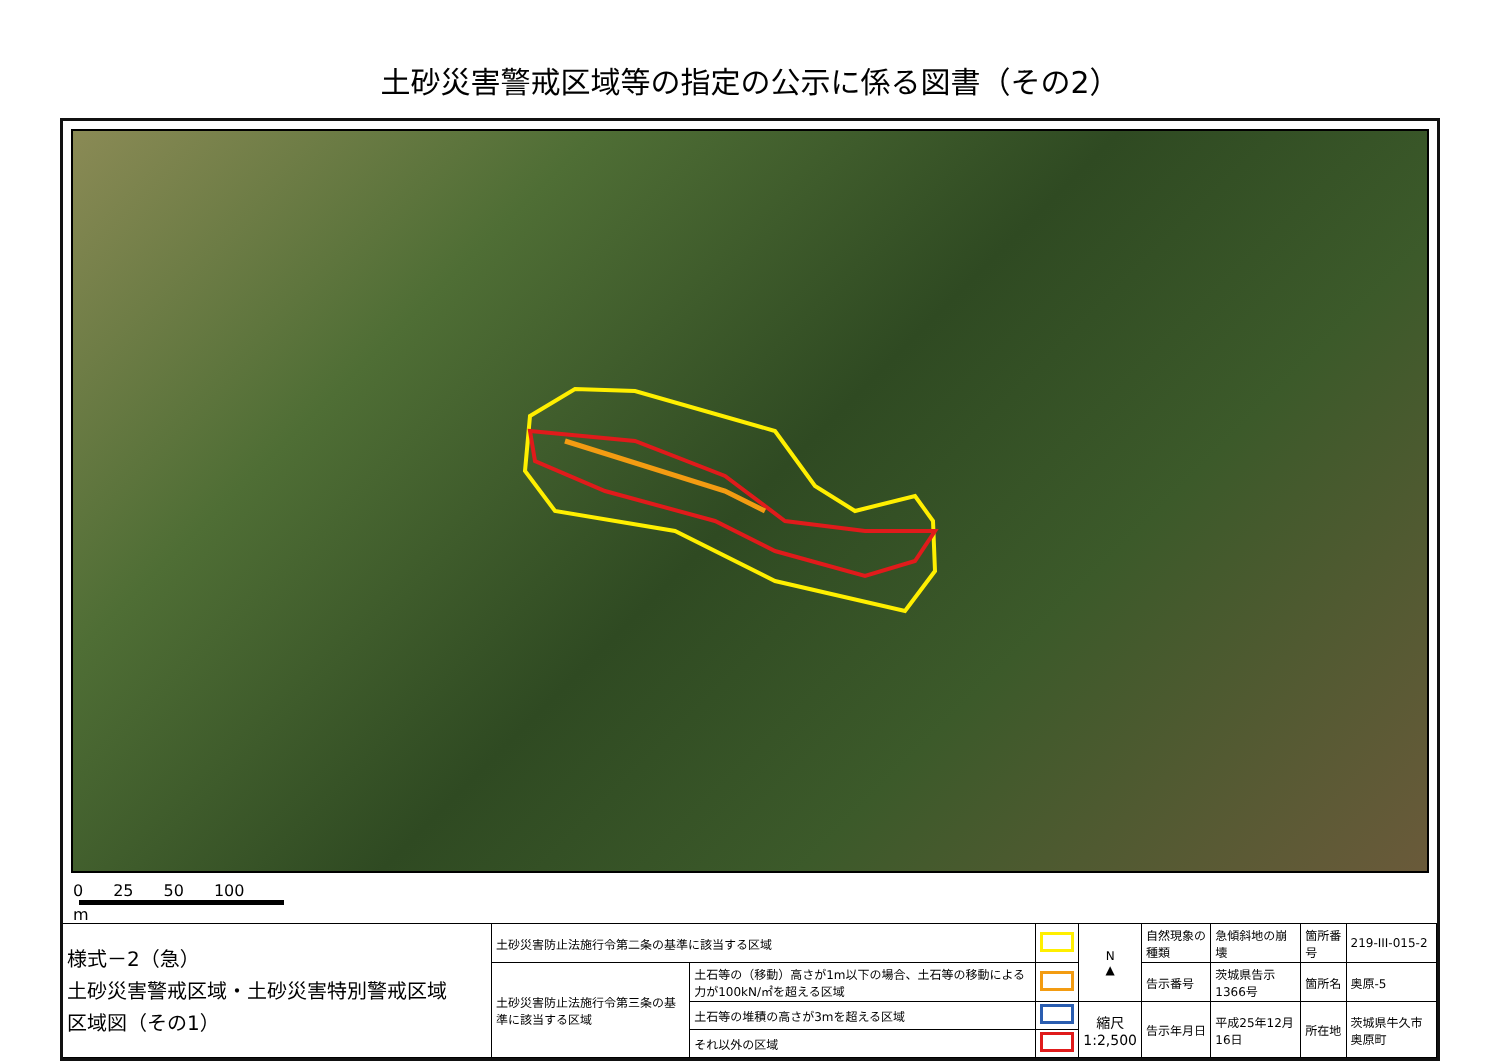土砂災害警戒区域等の指定の公示に係る図書（その2）
0 25 50 100
m
| 様式－2（急） 土砂災害警戒区域・土砂災害特別警戒区域 区域図（その1） | 土砂災害防止法施行令第二条の基準に該当する区域 | | | N ▲ | 自然現象の種類 | 急傾斜地の崩壊 | 箇所番号 | 219-III-015-2 |
| | 土砂災害防止法施行令第三条の基準に該当する区域 | 土石等の（移動）高さが1m以下の場合、土石等の移動による力が100kN/㎡を超える区域 | | | 告示番号 | 茨城県告示1366号 | 箇所名 | 奥原-5 |
| | | 土石等の堆積の高さが3mを超える区域 | | 縮尺 1:2,500 | 告示年月日 | 平成25年12月16日 | 所在地 | 茨城県牛久市奥原町 |
| | | それ以外の区域 | | | | | | |